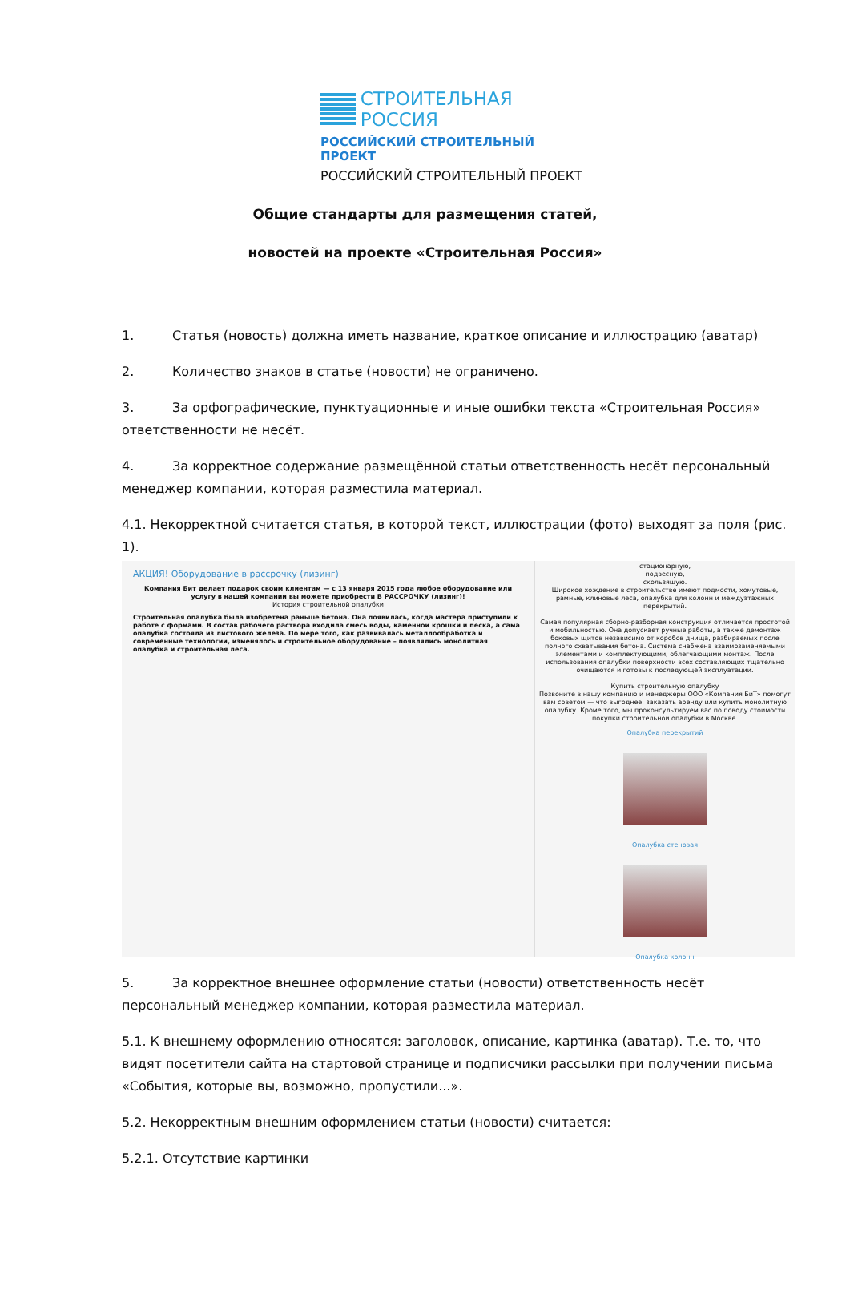СТРОИТЕЛЬНАЯ РОССИЯ
РОССИЙСКИЙ СТРОИТЕЛЬНЫЙ ПРОЕКТ
РОССИЙСКИЙ СТРОИТЕЛЬНЫЙ ПРОЕКТ
Общие стандарты для размещения статей,
новостей на проекте «Строительная Россия»
1. Статья (новость) должна иметь название, краткое описание и иллюстрацию (аватар)
2. Количество знаков в статье (новости) не ограничено.
3. За орфографические, пунктуационные и иные ошибки текста «Строительная Россия» ответственности не несёт.
4. За корректное содержание размещённой статьи ответственность несёт персональный менеджер компании, которая разместила материал.
4.1. Некорректной считается статья, в которой текст, иллюстрации (фото) выходят за поля (рис. 1).
АКЦИЯ! Оборудование в рассрочку (лизинг)
Компания Бит делает подарок своим клиентам — с 13 января 2015 года любое оборудование или услугу в нашей компании вы можете приобрести В РАССРОЧКУ (лизинг)!
История строительной опалубки
Строительная опалубка была изобретена раньше бетона. Она появилась, когда мастера приступили к работе с формами. В состав рабочего раствора входила смесь воды, каменной крошки и песка, а сама опалубка состояла из листового железа. По мере того, как развивалась металлообработка и современные технологии, изменялось и строительное оборудование – появлялись монолитная опалубка и строительная леса.
стационарную,
подвесную,
скользящую.
Широкое хождение в строительстве имеют подмости, хомутовые, рамные, клиновые леса, опалубка для колонн и междуэтажных перекрытий.
Самая популярная сборно-разборная конструкция отличается простотой и мобильностью. Она допускает ручные работы, а также демонтаж боковых щитов независимо от коробов днища, разбираемых после полного схватывания бетона. Система снабжена взаимозаменяемыми элементами и комплектующими, облегчающими монтаж. После использования опалубки поверхности всех составляющих тщательно очищаются и готовы к последующей эксплуатации.
Купить строительную опалубку
Позвоните в нашу компанию и менеджеры ООО «Компания БиТ» помогут вам советом — что выгоднее: заказать аренду или купить монолитную опалубку. Кроме того, мы проконсультируем вас по поводу стоимости покупки строительной опалубки в Москве.
Опалубка перекрытий
Опалубка стеновая
Опалубка колонн
5. За корректное внешнее оформление статьи (новости) ответственность несёт персональный менеджер компании, которая разместила материал.
5.1. К внешнему оформлению относятся: заголовок, описание, картинка (аватар). Т.е. то, что видят посетители сайта на стартовой странице и подписчики рассылки при получении письма «События, которые вы, возможно, пропустили...».
5.2. Некорректным внешним оформлением статьи (новости) считается:
5.2.1. Отсутствие картинки